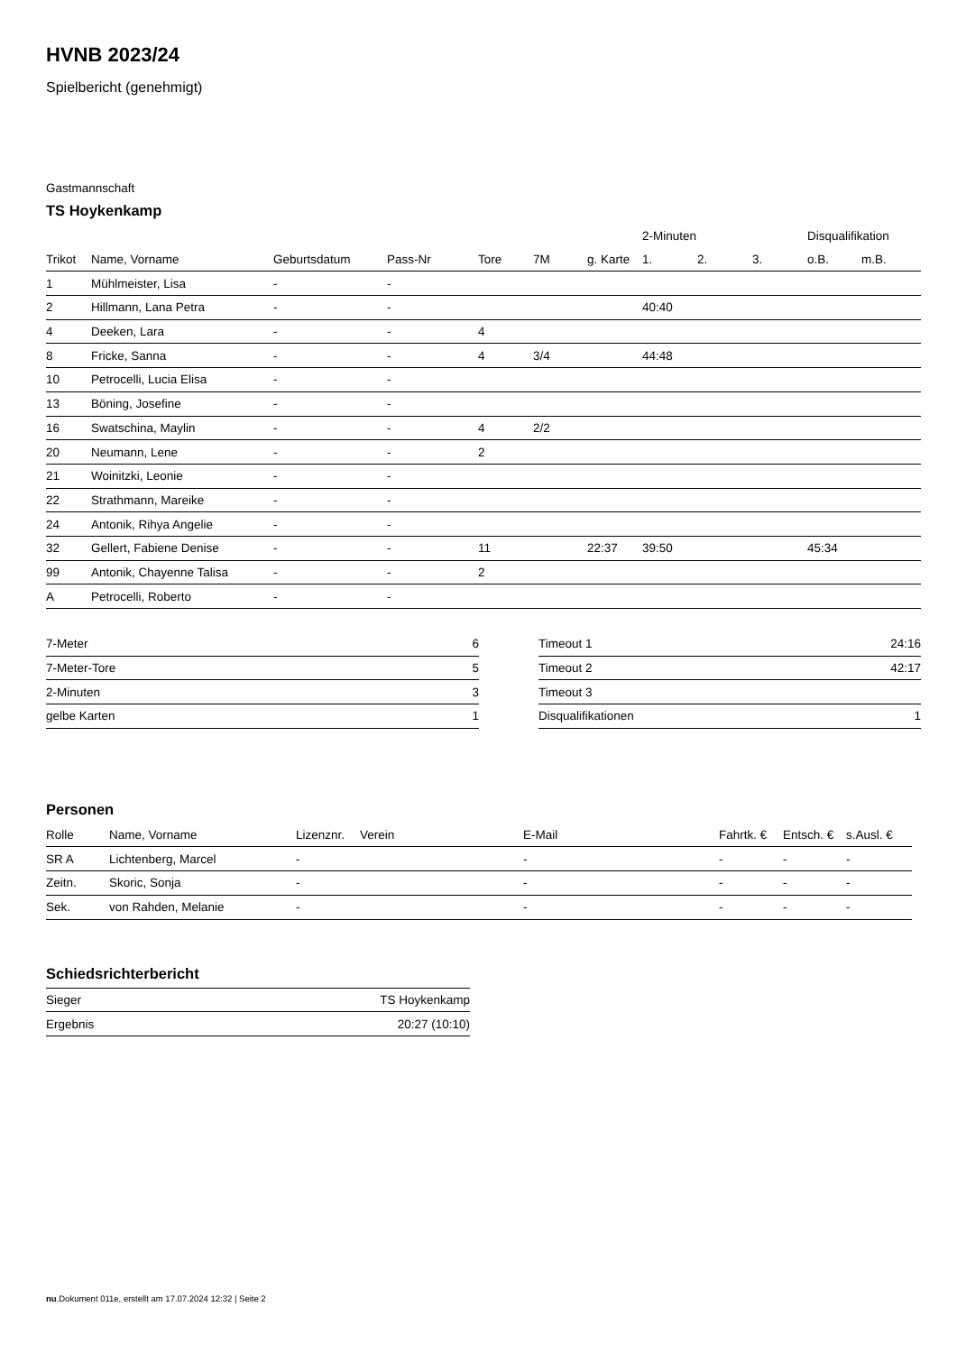HVNB 2023/24
Spielbericht (genehmigt)
Gastmannschaft
TS Hoykenkamp
| | | | | | | | 2-Minuten | | | Disqualifikation | |
| --- | --- | --- | --- | --- | --- | --- | --- | --- | --- | --- | --- |
| Trikot | Name, Vorname | Geburtsdatum | Pass-Nr | Tore | 7M | g. Karte | 1. | 2. | 3. | o.B. | m.B. |
| 1 | Mühlmeister, Lisa | - | - | | | | | | | | |
| 2 | Hillmann, Lana Petra | - | - | | | | 40:40 | | | | |
| 4 | Deeken, Lara | - | - | 4 | | | | | | | |
| 8 | Fricke, Sanna | - | - | 4 | 3/4 | | 44:48 | | | | |
| 10 | Petrocelli, Lucia Elisa | - | - | | | | | | | | |
| 13 | Böning, Josefine | - | - | | | | | | | | |
| 16 | Swatschina, Maylin | - | - | 4 | 2/2 | | | | | | |
| 20 | Neumann, Lene | - | - | 2 | | | | | | | |
| 21 | Woinitzki, Leonie | - | - | | | | | | | | |
| 22 | Strathmann, Mareike | - | - | | | | | | | | |
| 24 | Antonik, Rihya Angelie | - | - | | | | | | | | |
| 32 | Gellert, Fabiene Denise | - | - | 11 | | 22:37 | 39:50 | | | 45:34 | |
| 99 | Antonik, Chayenne Talisa | - | - | 2 | | | | | | | |
| A | Petrocelli, Roberto | - | - | | | | | | | | |
| 7-Meter | 6 |
| 7-Meter-Tore | 5 |
| 2-Minuten | 3 |
| gelbe Karten | 1 |
| Timeout 1 | 24:16 |
| Timeout 2 | 42:17 |
| Timeout 3 | |
| Disqualifikationen | 1 |
Personen
| Rolle | Name, Vorname | Lizenznr. | Verein | E-Mail | Fahrtk. € | Entsch. € | s.Ausl. € |
| --- | --- | --- | --- | --- | --- | --- | --- |
| SR A | Lichtenberg, Marcel | - | | - | - | - | - |
| Zeitn. | Skoric, Sonja | - | | - | - | - | - |
| Sek. | von Rahden, Melanie | - | | - | - | - | - |
Schiedsrichterbericht
| Sieger | TS Hoykenkamp |
| Ergebnis | 20:27 (10:10) |
nu.Dokument 011e, erstellt am 17.07.2024 12:32 | Seite 2